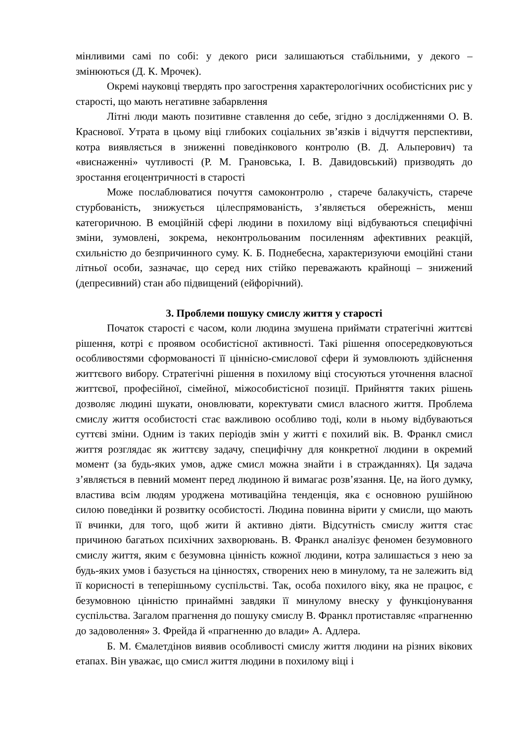мінливими самі по собі: у декого риси залишаються стабільними, у декого – змінюються (Д. К. Мрочек).
Окремі науковці твердять про загострення характерологічних особистісних рис у старості, що мають негативне забарвлення
Літні люди мають позитивне ставлення до себе, згідно з дослідженнями О. В. Краснової. Утрата в цьому віці глибоких соціальних зв’язків і відчуття перспективи, котра виявляється в зниженні поведінкового контролю (В. Д. Альперович) та «виснаженні» чутливості (Р. М. Грановська, І. В. Давидовський) призводять до зростання егоцентричності в старості
Може послаблюватися почуття самоконтролю , старече балакучість, старече стурбованість, знижується цілеспрямованість, з’являється обережність, менш категоричною. В емоційній сфері людини в похилому віці відбуваються специфічні зміни, зумовлені, зокрема, неконтрольованим посиленням афективних реакцій, схильністю до безпричинного суму. К. Б. Поднебесна, характеризуючи емоційні стани літньої особи, зазначає, що серед них стійко переважають крайнощі – знижений (депресивний) стан або підвищений (ейфорічний).
3. Проблеми пошуку смислу життя у старості
Початок старості є часом, коли людина змушена приймати стратегічні життєві рішення, котрі є проявом особистісної активності. Такі рішення опосередковуються особливостями сформованості її ціннісно-смислової сфери й зумовлюють здійснення життєвого вибору. Стратегічні рішення в похилому віці стосуються уточнення власної життєвої, професійної, сімейної, міжособистісної позиції. Прийняття таких рішень дозволяє людині шукати, оновлювати, коректувати смисл власного життя. Проблема смислу життя особистості стає важливою особливо тоді, коли в ньому відбуваються суттєві зміни. Одним із таких періодів змін у житті є похилий вік. В. Франкл смисл життя розглядає як життєву задачу, специфічну для конкретної людини в окремий момент (за будь-яких умов, адже смисл можна знайти і в стражданнях). Ця задача з’являється в певний момент перед людиною й вимагає розв’язання. Це, на його думку, властива всім людям уроджена мотиваційна тенденція, яка є основною рушійною силою поведінки й розвитку особистості. Людина повинна вірити у смисли, що мають її вчинки, для того, щоб жити й активно діяти. Відсутність смислу життя стає причиною багатьох психічних захворювань. В. Франкл аналізує феномен безумовного смислу життя, яким є безумовна цінність кожної людини, котра залишається з нею за будь-яких умов і базується на цінностях, створених нею в минулому, та не залежить від її корисності в теперішньому суспільстві. Так, особа похилого віку, яка не працює, є безумовною цінністю принаймні завдяки її минулому внеску у функціонування суспільства. Загалом прагнення до пошуку смислу В. Франкл протиставляє «прагненню до задоволення» З. Фрейда й «прагненню до влади» А. Адлера.
Б. М. Ємалетдінов виявив особливості смислу життя людини на різних вікових етапах. Він уважає, що смисл життя людини в похилому віці і